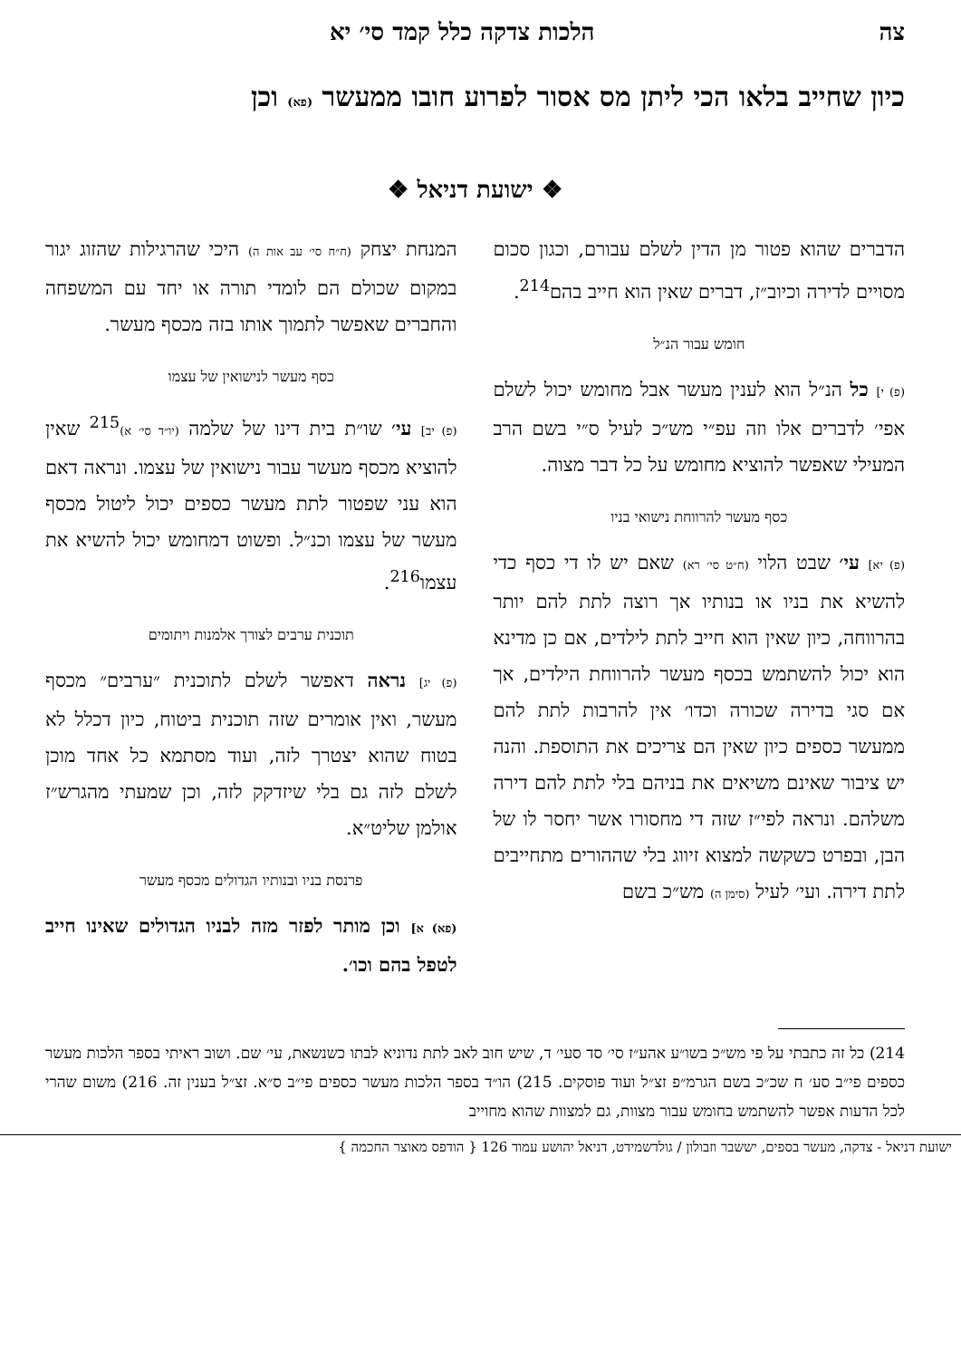צה הלכות צדקה כלל קמד סי׳ יא
כיון שחייב בלאו הכי ליתן מס אסור לפרוע חובו ממעשר (פא) וכן
❖ ישועת דניאל ❖
הדברים שהוא פטור מן הדין לשלם עבורם, וכגון סכום מסויים לדירה וכיוב״ז, דברים שאין הוא חייב בהם<sup>214</sup>.
חומש עבור הנ״ל
(פ) י] כל הנ״ל הוא לענין מעשר אבל מחומש יכול לשלם אפי׳ לדברים אלו וזה עפ״י מש״כ לעיל ס״י בשם הרב המעילי שאפשר להוציא מחומש על כל דבר מצוה.
כסף מעשר להרווחת נישואי בניו
(פ) יא] עי׳ שבט הלוי (ח״ט סי׳ רא) שאם יש לו די כסף כדי להשיא את בניו או בנותיו אך רוצה לתת להם יותר בהרווחה, כיון שאין הוא חייב לתת לילדים, אם כן מדינא הוא יכול להשתמש בכסף מעשר להרווחת הילדים, אך אם סגי בדירה שכורה וכדו׳ אין להרבות לתת להם ממעשר כספים כיון שאין הם צריכים את התוספת. והנה יש ציבור שאינם משיאים את בניהם בלי לתת להם דירה משלהם. ונראה לפי״ז שזה די מחסורו אשר יחסר לו של הבן, ובפרט כשקשה למצוא זיווג בלי שההורים מתחייבים לתת דירה. ועי׳ לעיל (סימן ה) מש״כ בשם
המנחת יצחק (ח״ח סי׳ עב אות ה) היכי שהרגילות שהזוג יגור במקום שכולם הם לומדי תורה או יחד עם המשפחה והחברים שאפשר לתמוך אותו בזה מכסף מעשר.
כסף מעשר לנישואין של עצמו
(פ) יב] עי׳ שו״ת בית דינו של שלמה (יו״ד סי׳ א)<sup>215</sup> שאין להוציא מכסף מעשר עבור נישואין של עצמו. ונראה דאם הוא עני שפטור לתת מעשר כספים יכול ליטול מכסף מעשר של עצמו וכנ״ל. ופשוט דמחומש יכול להשיא את עצמו<sup>216</sup>.
תוכנית ערבים לצורך אלמנות ויתומים
(פ) יג] נראה דאפשר לשלם לתוכנית ״ערבים״ מכסף מעשר, ואין אומרים שזה תוכנית ביטוח, כיון דכלל לא בטוח שהוא יצטרך לזה, ועוד מסתמא כל אחד מוכן לשלם לזה גם בלי שיזדקק לזה, וכן שמעתי מהגרש״ז אולמן שליט״א.
פרנסת בניו ובנותיו הגדולים מכסף מעשר
(פא) א] וכן מותר לפזר מזה לבניו הגדולים שאינו חייב לטפל בהם וכו׳.
214) כל זה כתבתי על פי מש״כ בשו״ע אהע״ז סי׳ סד סעי׳ ד, שיש חוב לאב לתת נדוניא לבתו כשנשאת, עי׳ שם. ושוב ראיתי בספר הלכות מעשר כספים פי״ב סע׳ ח שכ״כ בשם הגרמ״פ זצ״ל ועוד פוסקים. 215) הו״ד בספר הלכות מעשר כספים פי״ב ס״א. זצ״ל בענין זה. 216) משום שהרי לכל הדעות אפשר להשתמש בחומש עבור מצוות, גם למצוות שהוא מחוייב
ישועת דניאל - צדקה, מעשר בספים, יששבר וזבולון / גולדשמידט, דניאל יהושע עמוד 126 { הודפס מאוצר החכמה }